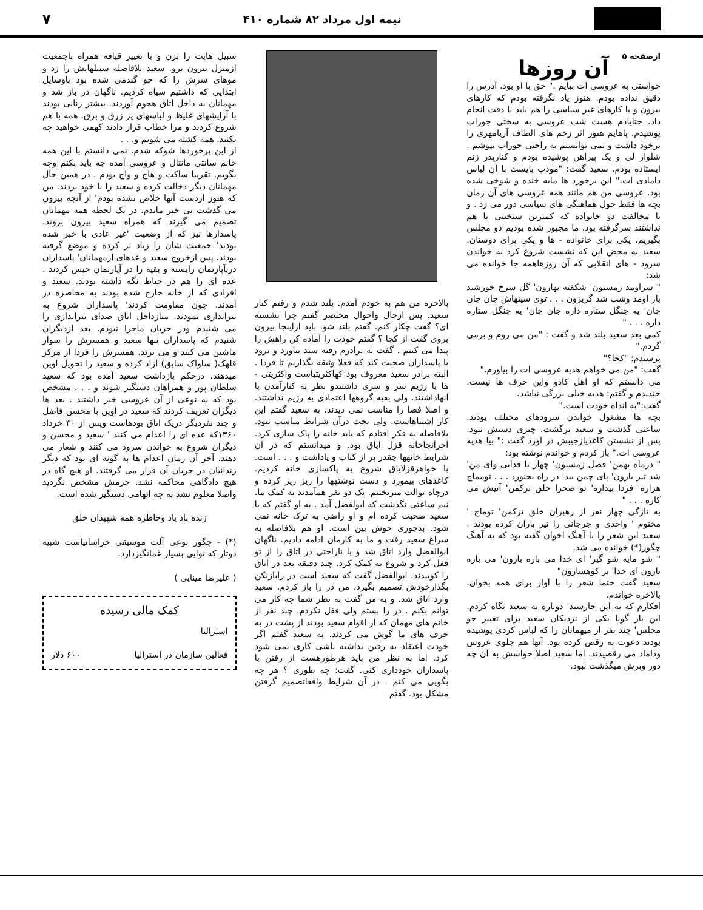نیمه اول مرداد ۸۲ شماره ۴۱۰
۷
ازصفحه ۵
آن روزها
خواستی به عروسی ات بیایم ." حق با او بود. آدرس را دقیق نداده بودم. هنوز یاد نگرفته بودم که کارهای بیرون و یا کارهای غیر سیاسی را هم باید با دقت انجام داد. حتایادم هست شب عروسی به سختی جوراب پوشیدم. پاهایم هنوز اثر زخم های الطاف آریامهری را برخود داشت و نمی توانستم به راحتی جوراب بپوشم . شلوار لی و یک پیراهن پوشیده بودم و کنارپدر زنم ایستاده بودم. سعید گفت: "مودب بایست با آن لباس دامادی ات." این برخورد ها مایه خنده و شوخی شده بود. عروسی من هم مانند همه عروسی های آن زمان بچه ها فقط حول هماهنگی های سیاسی دور می زد . و با مخالفت دو خانواده که کمترین سنخیتی با هم نداشتند سرگرفته بود. ما مجبور شده بودیم دو مجلس بگیریم. یکی برای خانواده - ها و یکی برای دوستان. سعید به محض این که نشست شروع کرد به خواندن سرود - های انقلابی که آن روزهاهمه جا خوانده می شد:
" سراومد زمستون' شکفته بهارون' گل سرخ خورشید باز اومد وشب شد گریزون . . . توی سینهاش جان جان جان' یه جنگل ستاره داره جان جان' یه جنگل ستاره داره . . . "
کمی بعد سعید بلند شد و گفت : "من می روم و برمی گردم."
پرسیدم: "کجا؟"
گفت: "من می خواهم هدیه عروسی ات را بیاورم."
می دانستم که او اهل کادو واین حرف ها نیست. خندیدم و گفتم: هدیه خیلی بزرگی نباشد.
گفت:"به انداه خودت است."
بچه ها مشغول خواندن سرودهای مختلف بودند. ساعتی گذشت و سعید برگشت. چیزی دستش نبود. پس از نشستن کاغذیازجیبش در آورد گفت :" بیا هدیه عروسی ات." باز کردم و خواندم نوشته بود:
" درماه بهمن' فصل زمستون' چهار تا فدایی وای من' شد تیر بارون' پای چمن بید' در راه بجنورد . . . تومماج هزاره' فردا بیداره' تو صحرا خلق ترکمن' آتیش می کاره . . . "
به تازگی چهار نفر از رهبران خلق ترکمن' توماج ' مختوم ' واحدی و جرجانی را تیر باران کرده بودند . سعید این شعر را با آهنگ اخوان گفته بود که به آهنگ چگور(*) خوانده می شد.
" شو مایه شو گیر' ای خدا می باره بارون' می باره بارون ای خدا' بر کوهسارون"
سعید گفت حتما شعر را با آواز برای همه بخوان. بالاخره خواندم.
افکارم که به این جارسید' دوباره به سعید نگاه کردم. این بار گویا یکی از نزدیکان سعید برای تغییر جو مجلس' چند نفر از میهمانان را که لباس کردی پوشیده بودند دعوت به رقص کرده بود. آنها هم جلوی عروس وداماد می رقصیدند. اما سعید اصلا حواسش به آن چه دور وبرش میگذشت نبود.
بالاخره من هم به خودم آمدم. بلند شدم و رفتم کنار سعید. پس ازحال واحوال مختصر گفتم چرا نشسته ای؟ گفت چکار کنم. گفتم بلند شو. باید ازاینجا بیرون بروی گفت از کجا ؟ گفتم خودت را آماده کن راهش را پیدا می کنیم . گفت نه برادرم رفته سند بیاورد و برود با پاسداران صحبت کند که فعلا وثیقه بگذاریم تا فردا . البته برادر سعید معروف بود کهاکثریتیاست واکثریتی - ها با رژیم سر و سری داشتندو نظر به کنارآمدن با آنهاداشتند. ولی بقیه گروهها اعتمادی به رژیم نداشتند. و اصلا فضا را مناسب نمی دیدند. به سعید گفتم این کار اشتباهاست. ولی بحث درآن شرایط مناسب نبود. بلافاصله به فکر افتادم که باید خانه را پاک سازی کرد. آخرآنجاخانه قزل ایاق بود. و میدانستم که در آن شرایط خانهها چقدر پر از کتاب و یاداشت و . . . است. با خواهرقزلایاق شروع به پاکسازی خانه کردیم. کاغذهای بیمورد و دست نوشتهها را ریز ریز کرده و درچاه توالت میریختیم. یک دو نفر همآمدند به کمک ما. نیم ساعتی نگذشت که ابولفضل آمد . به او گفتم که با سعید صحبت کرده ام و او راضی به ترک خانه نمی شود. بدجوری خوش بین است. او هم بلافاصله به سراغ سعید رفت و ما به کارمان ادامه دادیم. ناگهان ابوالفضل وارد اتاق شد و با ناراحتی در اتاق را از تو قفل کرد و شروع به کمک کرد. چند دقیقه بعد در اتاق را کوبیدند. ابوالفضل گفت که سعید است در رابازنکن بگذارخودش تصمیم بگیرد. من در را باز کردم. سعید وارد اتاق شد. و به من گفت به نظر شما چه کار می توانم بکنم . در را بستم ولی قفل نکردم. چند نفر از خانم های مهمان که از اقوام سعید بودند از پشت در به حرف های ما گوش می کردند. به سعید گفتم اگر خودت اعتقاد به رفتن نداشته باشی کاری نمی شود کرد. اما به نظر من باید هرطورهست از رفتن با پاسداران خودداری کنی. گفت: چه طوری ؟ هر چه بگویی می کنم . در آن شرایط واقعاتصمیم گرفتن مشکل بود. گفتم
سبیل هایت را بزن و با تغییر قیافه همراه باجمعیت ازمنزل بیرون برو. سعید بلافاصله سبیلهایش را زد و موهای سرش را که جو گندمی شده بود باوسایل ابتدایی که داشتیم سیاه کردیم. ناگهان در باز شد و مهمانان به داخل اتاق هجوم آوردند. بیشتر زنانی بودند با آرایشهای غلیظ و لباسهای پر زرق و برق. همه با هم شروع کردند و مرا خطاب قرار دادند کهمی خواهید چه بکنید. همه کشته می شویم و. . .
از این برخوردها شوکه شدم. نمی دانستم با این همه خانم سانتی مانتال و عروسی آمده چه باید بکنم وچه بگویم. تقریبا ساکت و هاج و واج بودم . در همین حال مهمانان دیگر دخالت کرده و سعید را با خود بردند. من که هنوز ازدست آنها خلاص نشده بودم' از آنچه بیرون می گذشت بی خبر ماندم. در یک لحظه همه مهمانان تصمیم می گیرند که همراه سعید بیرون بروند. پاسدارها نیز که از وضعیت 'غیر عادی با خبر شده بودند' جمعیت شان را زیاد تر کرده و موضع گرفته بودند. پس ازخروج سعید و عدهای ازمهمانان' پاسداران دربآپارتمان رابسته و بقیه را در آپارتمان حبس کردند . عده ای را هم در حیاط نگه داشته بودند. سعید و افرادی که از خانه خارج شده بودند به محاصره در آمدند. چون مقاومت کردند' پاسداران شروع به تیراندازی نمودند. منازداخل اتاق صدای تیراندازی را می شنیدم ودر جریان ماجرا نبودم. بعد ازدیگران شنیدم که پاسداران تنها سعید و همسرش را سوار ماشین می کنند و می برند. همسرش را فردا از مرکز قلهک( ساواک سابق) آزاد کرده و سعید را تحویل اوین میدهند. درحکم بازداشت سعید آمده بود که سعید سلطان پور و همراهان دستگیر شوند و . . . مشخص بود که به نوعی از آن عروسی خبر داشتند . بعد ها دیگران تعریف کردند که سعید در اوین با محسن فاضل و چند نفردیگر دریک اتاق بودهاست وپس از ۳۰ خرداد ۱۳۶۰که عده ای را اعدام می کنند ' سعید و محسن و دیگران شروع به خواندن سرود می کنند و شعار می دهند. آخر آن زمان اعدام ها به گونه ای بود که دیگر زندانیان در جریان آن قرار می گرفتند. او هیچ گاه در هیچ دادگاهی محاکمه نشد. جرمش مشخص نگردید واصلا معلوم نشد به چه اتهامی دستگیر شده است.
زنده باد یاد وخاطره همه شهیدان خلق
(*) - چگور نوعی آلت موسیقی خراسانیاست شبیه دوتار که نوایی بسیار غمانگیزدارد.
( علیرضا مینایی )
کمک مالی رسیده
استرالیا
فعالین سازمان در استرالیا ۶۰۰ دلار